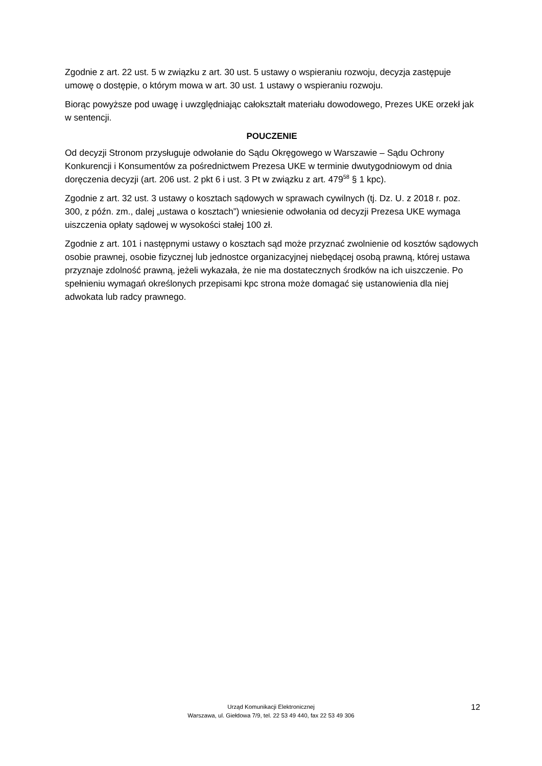Zgodnie z art. 22 ust. 5 w związku z art. 30 ust. 5 ustawy o wspieraniu rozwoju, decyzja zastępuje umowę o dostępie, o którym mowa w art. 30 ust. 1 ustawy o wspieraniu rozwoju.
Biorąc powyższe pod uwagę i uwzględniając całokształt materiału dowodowego, Prezes UKE orzekł jak w sentencji.
POUCZENIE
Od decyzji Stronom przysługuje odwołanie do Sądu Okręgowego w Warszawie – Sądu Ochrony Konkurencji i Konsumentów za pośrednictwem Prezesa UKE w terminie dwutygodniowym od dnia doręczenia decyzji (art. 206 ust. 2 pkt 6 i ust. 3 Pt w związku z art. 479<sup>58</sup> § 1 kpc).
Zgodnie z art. 32 ust. 3 ustawy o kosztach sądowych w sprawach cywilnych (tj. Dz. U. z 2018 r. poz. 300, z późn. zm., dalej „ustawa o kosztach”) wniesienie odwołania od decyzji Prezesa UKE wymaga uiszczenia opłaty sądowej w wysokości stałej 100 zł.
Zgodnie z art. 101 i następnymi ustawy o kosztach sąd może przyznać zwolnienie od kosztów sądowych osobie prawnej, osobie fizycznej lub jednostce organizacyjnej niebędącej osobą prawną, której ustawa przyznaje zdolność prawną, jeżeli wykazała, że nie ma dostatecznych środków na ich uiszczenie. Po spełnieniu wymagań określonych przepisami kpc strona może domagać się ustanowienia dla niej adwokata lub radcy prawnego.
Urząd Komunikacji Elektronicznej
Warszawa, ul. Giełdowa 7/9, tel. 22 53 49 440, fax 22 53 49 306
12